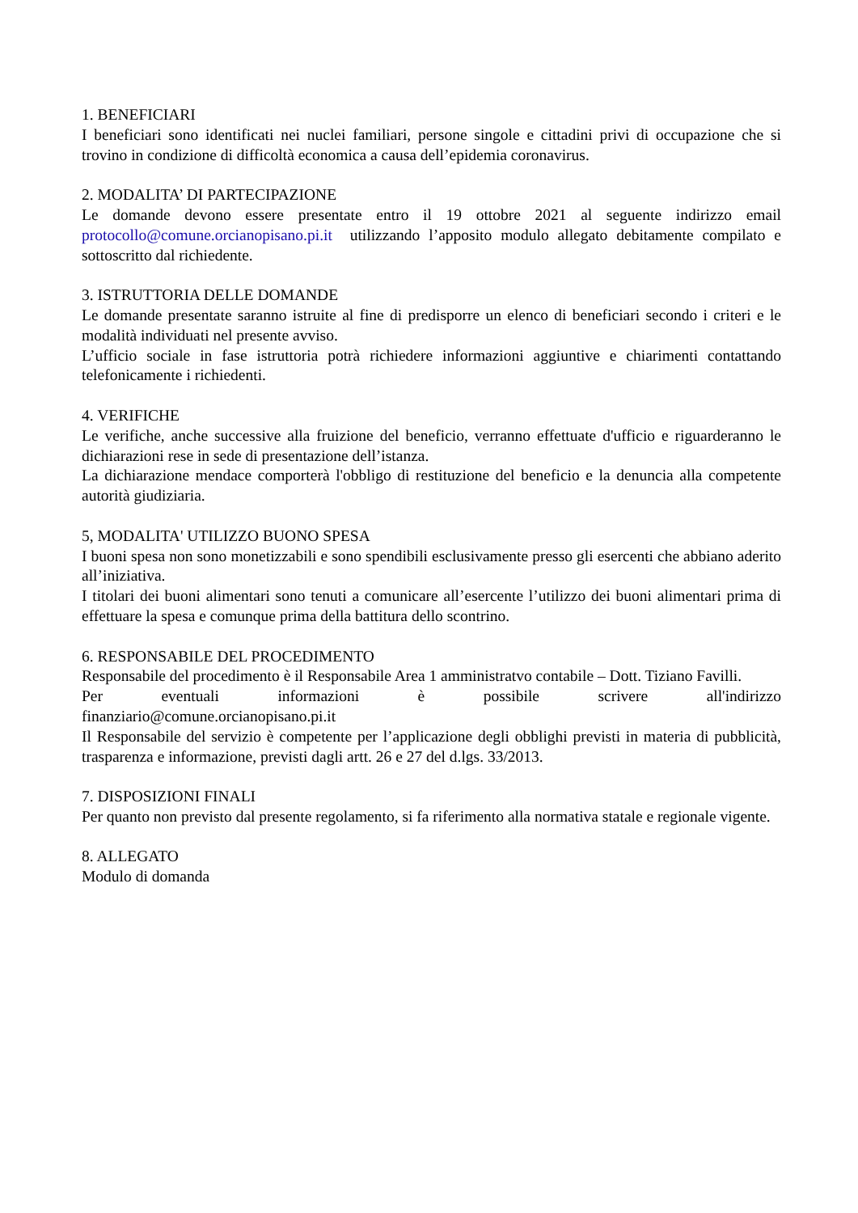1. BENEFICIARI
I beneficiari sono identificati nei nuclei familiari, persone singole e cittadini privi di occupazione che si trovino in condizione di difficoltà economica a causa dell’epidemia coronavirus.
2. MODALITA’ DI PARTECIPAZIONE
Le domande devono essere presentate entro il 19 ottobre 2021 al seguente indirizzo email protocollo@comune.orcianopisano.pi.it utilizzando l’apposito modulo allegato debitamente compilato e sottoscritto dal richiedente.
3. ISTRUTTORIA DELLE DOMANDE
Le domande presentate saranno istruite al fine di predisporre un elenco di beneficiari secondo i criteri e le modalità individuati nel presente avviso.
L’ufficio sociale in fase istruttoria potrà richiedere informazioni aggiuntive e chiarimenti contattando telefonicamente i richiedenti.
4. VERIFICHE
Le verifiche, anche successive alla fruizione del beneficio, verranno effettuate d'ufficio e riguarderanno le dichiarazioni rese in sede di presentazione dell’istanza.
La dichiarazione mendace comporterà l'obbligo di restituzione del beneficio e la denuncia alla competente autorità giudiziaria.
5, MODALITA' UTILIZZO BUONO SPESA
I buoni spesa non sono monetizzabili e sono spendibili esclusivamente presso gli esercenti che abbiano aderito all’iniziativa.
I titolari dei buoni alimentari sono tenuti a comunicare all’esercente l’utilizzo dei buoni alimentari prima di effettuare la spesa e comunque prima della battitura dello scontrino.
6. RESPONSABILE DEL PROCEDIMENTO
Responsabile del procedimento è il Responsabile Area 1 amministratvo contabile – Dott. Tiziano Favilli.
Per eventuali informazioni è possibile scrivere all'indirizzo
finanziario@comune.orcianopisano.pi.it
Il Responsabile del servizio è competente per l’applicazione degli obblighi previsti in materia di pubblicità, trasparenza e informazione, previsti dagli artt. 26 e 27 del d.lgs. 33/2013.
7. DISPOSIZIONI FINALI
Per quanto non previsto dal presente regolamento, si fa riferimento alla normativa statale e regionale vigente.
8. ALLEGATO
Modulo di domanda